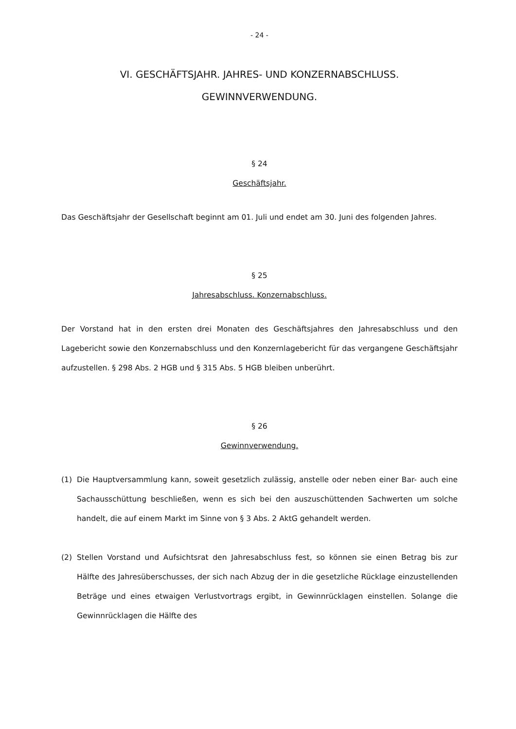- 24 -
VI. GESCHÄFTSJAHR. JAHRES- UND KONZERNABSCHLUSS.
GEWINNVERWENDUNG.
§ 24
Geschäftsjahr.
Das Geschäftsjahr der Gesellschaft beginnt am 01. Juli und endet am 30. Juni des folgenden Jahres.
§ 25
Jahresabschluss. Konzernabschluss.
Der Vorstand hat in den ersten drei Monaten des Geschäftsjahres den Jahresabschluss und den Lagebericht sowie den Konzernabschluss und den Konzernlagebericht für das vergangene Geschäftsjahr aufzustellen. § 298 Abs. 2 HGB und § 315 Abs. 5 HGB bleiben unberührt.
§ 26
Gewinnverwendung.
(1) Die Hauptversammlung kann, soweit gesetzlich zulässig, anstelle oder neben einer Bar- auch eine Sachausschüttung beschließen, wenn es sich bei den auszuschüttenden Sachwerten um solche handelt, die auf einem Markt im Sinne von § 3 Abs. 2 AktG gehandelt werden.
(2) Stellen Vorstand und Aufsichtsrat den Jahresabschluss fest, so können sie einen Betrag bis zur Hälfte des Jahresüberschusses, der sich nach Abzug der in die gesetzliche Rücklage einzustellenden Beträge und eines etwaigen Verlustvortrags ergibt, in Gewinnrücklagen einstellen. Solange die Gewinnrücklagen die Hälfte des